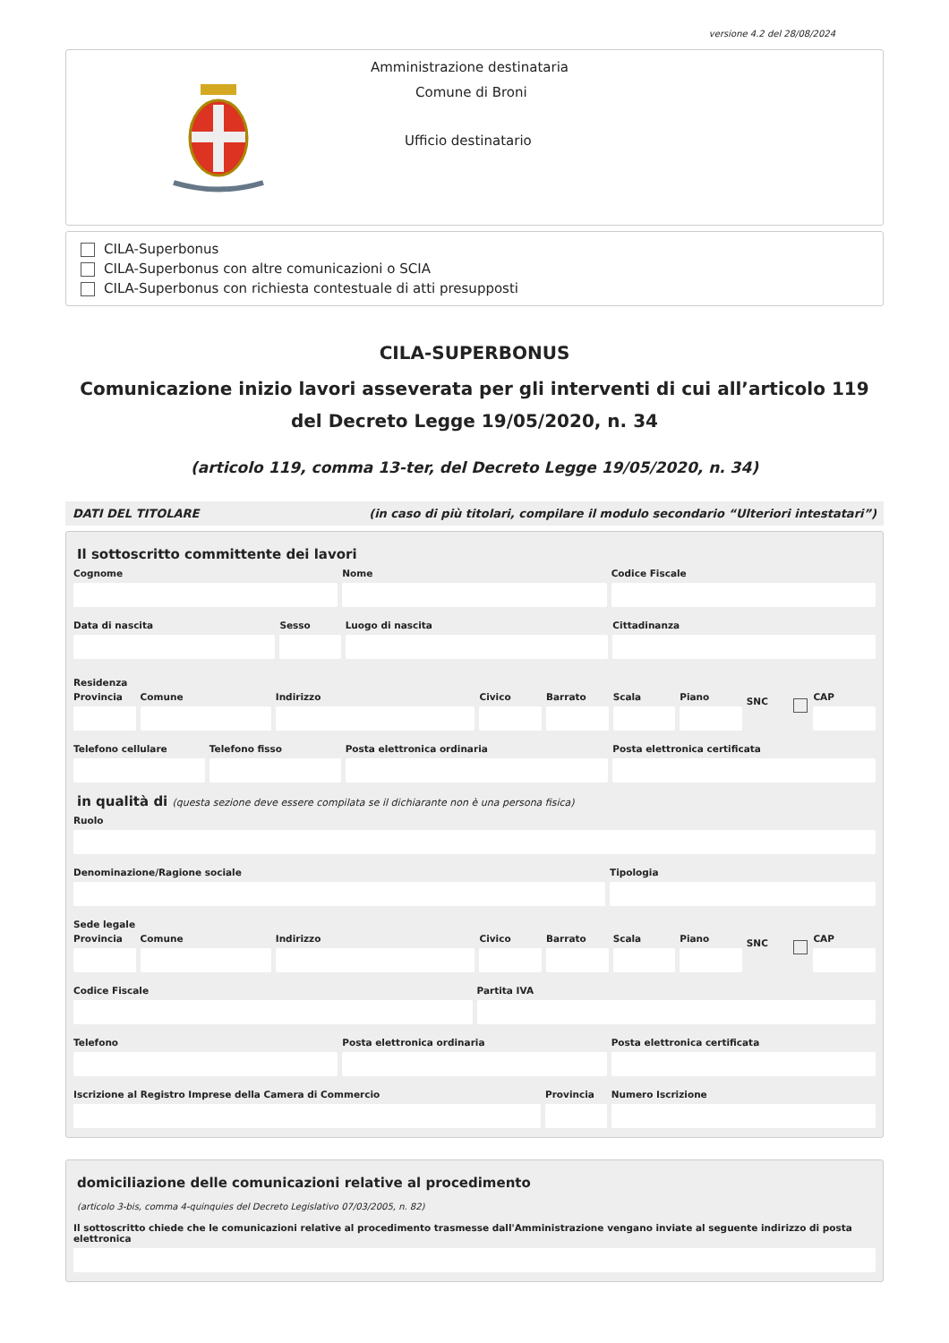versione 4.2 del 28/08/2024
Amministrazione destinataria
Comune di Broni
Ufficio destinatario
CILA-Superbonus
CILA-Superbonus con altre comunicazioni o SCIA
CILA-Superbonus con richiesta contestuale di atti presupposti
CILA-SUPERBONUS
Comunicazione inizio lavori asseverata per gli interventi di cui all’articolo 119 del Decreto Legge 19/05/2020, n. 34
(articolo 119, comma 13-ter, del Decreto Legge 19/05/2020, n. 34)
DATI DEL TITOLARE (in caso di più titolari, compilare il modulo secondario “Ulteriori intestatari”)
Il sottoscritto committente dei lavori
Cognome Nome Codice Fiscale
Data di nascita Sesso Luogo di nascita Cittadinanza
Residenza
Provincia Comune Indirizzo Civico Barrato Scala Piano SNC CAP
Telefono cellulare Telefono fisso Posta elettronica ordinaria Posta elettronica certificata
in qualità di (questa sezione deve essere compilata se il dichiarante non è una persona fisica)
Ruolo
Denominazione/Ragione sociale Tipologia
Sede legale
Provincia Comune Indirizzo Civico Barrato Scala Piano SNC CAP
Codice Fiscale Partita IVA
Telefono Posta elettronica ordinaria Posta elettronica certificata
Iscrizione al Registro Imprese della Camera di Commercio
Provincia Numero Iscrizione
domiciliazione delle comunicazioni relative al procedimento
(articolo 3-bis, comma 4-quinquies del Decreto Legislativo 07/03/2005, n. 82)
Il sottoscritto chiede che le comunicazioni relative al procedimento trasmesse dall'Amministrazione vengano inviate al seguente indirizzo di posta elettronica